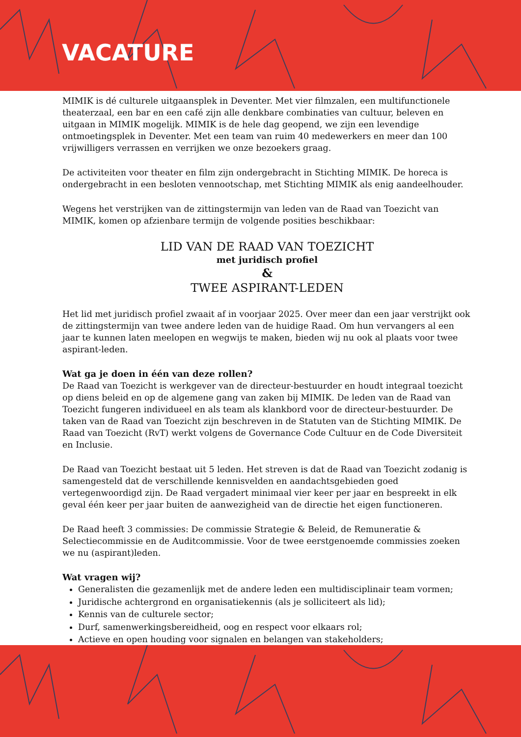VACATURE
MIMIK is dé culturele uitgaansplek in Deventer. Met vier filmzalen, een multifunctionele theaterzaal, een bar en een café zijn alle denkbare combinaties van cultuur, beleven en uitgaan in MIMIK mogelijk. MIMIK is de hele dag geopend, we zijn een levendige ontmoetingsplek in Deventer. Met een team van ruim 40 medewerkers en meer dan 100 vrijwilligers verrassen en verrijken we onze bezoekers graag.
De activiteiten voor theater en film zijn ondergebracht in Stichting MIMIK. De horeca is ondergebracht in een besloten vennootschap, met Stichting MIMIK als enig aandeelhouder.
Wegens het verstrijken van de zittingstermijn van leden van de Raad van Toezicht van MIMIK, komen op afzienbare termijn de volgende posities beschikbaar:
LID VAN DE RAAD VAN TOEZICHT
met juridisch profiel
&
TWEE ASPIRANT-LEDEN
Het lid met juridisch profiel zwaait af in voorjaar 2025. Over meer dan een jaar verstrijkt ook de zittingstermijn van twee andere leden van de huidige Raad. Om hun vervangers al een jaar te kunnen laten meelopen en wegwijs te maken, bieden wij nu ook al plaats voor twee aspirant-leden.
Wat ga je doen in één van deze rollen?
De Raad van Toezicht is werkgever van de directeur-bestuurder en houdt integraal toezicht op diens beleid en op de algemene gang van zaken bij MIMIK. De leden van de Raad van Toezicht fungeren individueel en als team als klankbord voor de directeur-bestuurder. De taken van de Raad van Toezicht zijn beschreven in de Statuten van de Stichting MIMIK. De Raad van Toezicht (RvT) werkt volgens de Governance Code Cultuur en de Code Diversiteit en Inclusie.
De Raad van Toezicht bestaat uit 5 leden. Het streven is dat de Raad van Toezicht zodanig is samengesteld dat de verschillende kennisvelden en aandachtsgebieden goed vertegenwoordigd zijn. De Raad vergadert minimaal vier keer per jaar en bespreekt in elk geval één keer per jaar buiten de aanwezigheid van de directie het eigen functioneren.
De Raad heeft 3 commissies: De commissie Strategie & Beleid, de Remuneratie & Selectiecommissie en de Auditcommissie. Voor de twee eerstgenoemde commissies zoeken we nu (aspirant)leden.
Wat vragen wij?
Generalisten die gezamenlijk met de andere leden een multidisciplinair team vormen;
Juridische achtergrond en organisatiekennis (als je solliciteert als lid);
Kennis van de culturele sector;
Durf, samenwerkingsbereidheid, oog en respect voor elkaars rol;
Actieve en open houding voor signalen en belangen van stakeholders;